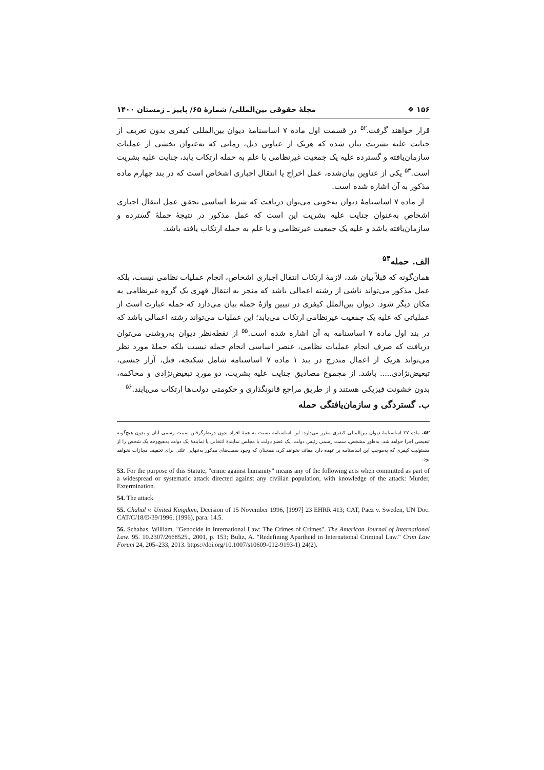۱۵۶ ❖ مجلۀ حقوقی بین‌المللی/ شمارۀ ۶۵/ پاییز ـ زمستان ۱۴۰۰
قرار خواهند گرفت.<sup>۵۲</sup> در قسمت اول ماده ۷ اساسنامۀ دیوان بین‌المللی کیفری بدون تعریف از جنایت علیه بشریت بیان شده که هریک از عناوین ذیل، زمانی که به‌عنوان بخشی از عملیات سازمان‌یافته و گسترده علیه یک جمعیت غیرنظامی با علم به حمله ارتکاب یابد، جنایت علیه بشریت است.<sup>۵۳</sup> یکی از عناوین بیان‌شده، عمل اخراج یا انتقال اجباری اشخاص است که در بند چهارم ماده مذکور به آن اشاره شده است.
از ماده ۷ اساسنامۀ دیوان به‌خوبی می‌توان دریافت که شرط اساسی تحقق عمل انتقال اجباری اشخاص به‌عنوان جنایت علیه بشریت این است که عمل مذکور در نتیجۀ حملۀ گسترده و سازمان‌یافته باشد و علیه یک جمعیت غیرنظامی و با علم به حمله ارتکاب یافته باشد.
الف. حمله<sup>۵۴</sup>
همان‌گونه که قبلاً بیان شد، لازمۀ ارتکاب انتقال اجباری اشخاص، انجام عملیات نظامی نیست، بلکه عمل مذکور می‌تواند ناشی از رشته اعمالی باشد که منجر به انتقال قهری یک گروه غیرنظامی به مکان دیگر شود. دیوان بین‌الملل کیفری در تبیین واژۀ حمله بیان می‌دارد که حمله عبارت است از عملیاتی که علیه یک جمعیت غیرنظامی ارتکاب می‌یابد؛ این عملیات می‌تواند رشته اعمالی باشد که در بند اول ماده ۷ اساسنامه به آن اشاره شده است.<sup>۵۵</sup> از نقطه‌نظر دیوان به‌روشنی می‌توان دریافت که صرف انجام عملیات نظامی، عنصر اساسی انجام حمله نیست بلکه حملۀ مورد نظر می‌تواند هریک از اعمال مندرج در بند ۱ ماده ۷ اساسنامه شامل شکنجه، قتل، آزار جنسی، تبعیض‌نژادی..... باشد. از مجموع مصادیق جنایت علیه بشریت، دو موردِ تبعیض‌نژادی و محاکمه، بدون خشونت فیزیکی هستند و از طریق مراجع قانونگذاری و حکومتی دولت‌ها ارتکاب می‌یابند.<sup>۵۶</sup>
ب. گستردگی و سازمان‌یافتگی حمله
۵۲. ماده ۲۷ اساسنامۀ دیوان بین‌المللی کیفری مقرر می‌دارد: این اساسنامه نسبت به همۀ افراد بدون درنظرگرفتن سمت رسمی آنان و بدون هیچ‌گونه تبعیضی اجرا خواهد شد. به‌طور مشخص، سمت رسمی رئیس دولت، یک عضو دولت یا مجلس نمایندۀ انتخابی یا نمایندۀ یک دولت به‌هیچ‌وجه یک شخص را از مسئولیت کیفری که به‌موجب این اساسنامه بر عهده دارد معاف نخواهد کرد، همچنان که وجود سمت‌های مذکور به‌تنهایی علتی برای تخفیف مجازات نخواهد بود.
53. For the purpose of this Statute, "crime against humanity" means any of the following acts when committed as part of a widespread or systematic attack directed against any civilian population, with knowledge of the attack: Murder, Extermination.
54. The attack
55. Chahal v. United Kingdom, Decision of 15 November 1996, [1997] 23 EHRR 413; CAT, Paez v. Sweden, UN Doc. CAT/C/18/D/39/1996, (1996), para. 14.5.
56. Schabas, William. "Genocide in International Law: The Crimes of Crimes". The American Journal of International Law. 95. 10.2307/2668525., 2001, p. 153; Bultz, A. "Redefining Apartheid in International Criminal Law." Crim Law Forum 24, 205–233, 2013. https://doi.org/10.1007/s10609-012-9193-1) 24(2).